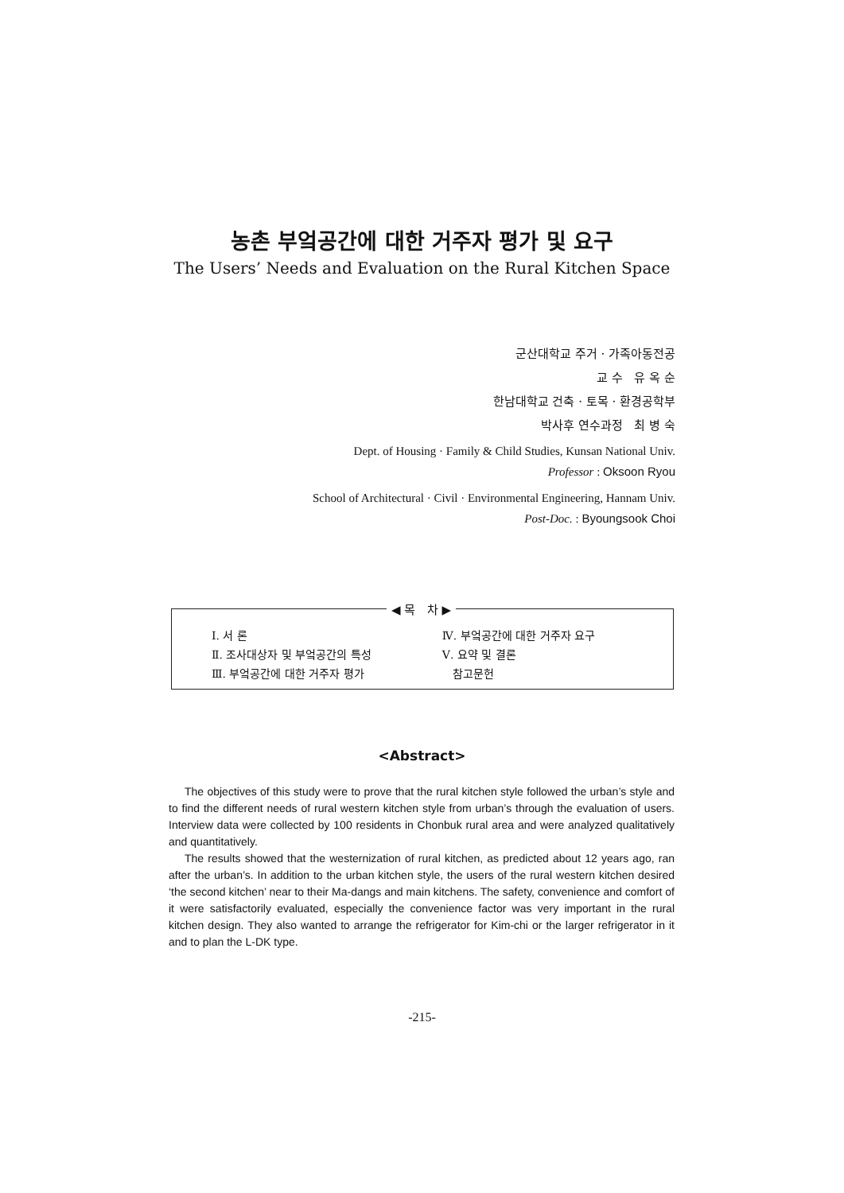농촌 부엌공간에 대한 거주자 평가 및 요구
The Users’ Needs and Evaluation on the Rural Kitchen Space
군산대학교 주거 · 가족아동전공
교 수 유 옥 순
한남대학교 건축 · 토목 · 환경공학부
박사후 연수과정 최 병 숙
Dept. of Housing · Family & Child Studies, Kunsan National Univ.
Professor : Oksoon Ryou
School of Architectural · Civil · Environmental Engineering, Hannam Univ.
Post-Doc. : Byoungsook Choi
◀ 목 차 ▶
| Ⅰ. 서 론 | Ⅳ. 부엌공간에 대한 거주자 요구 |
| Ⅱ. 조사대상자 및 부엌공간의 특성 | Ⅴ. 요약 및 결론 |
| Ⅲ. 부엌공간에 대한 거주자 평가 | 참고문헌 |
<Abstract>
The objectives of this study were to prove that the rural kitchen style followed the urban’s style and to find the different needs of rural western kitchen style from urban’s through the evaluation of users. Interview data were collected by 100 residents in Chonbuk rural area and were analyzed qualitatively and quantitatively.
The results showed that the westernization of rural kitchen, as predicted about 12 years ago, ran after the urban’s. In addition to the urban kitchen style, the users of the rural western kitchen desired ‘the second kitchen’ near to their Ma-dangs and main kitchens. The safety, convenience and comfort of it were satisfactorily evaluated, especially the convenience factor was very important in the rural kitchen design. They also wanted to arrange the refrigerator for Kim-chi or the larger refrigerator in it and to plan the L-DK type.
-215-